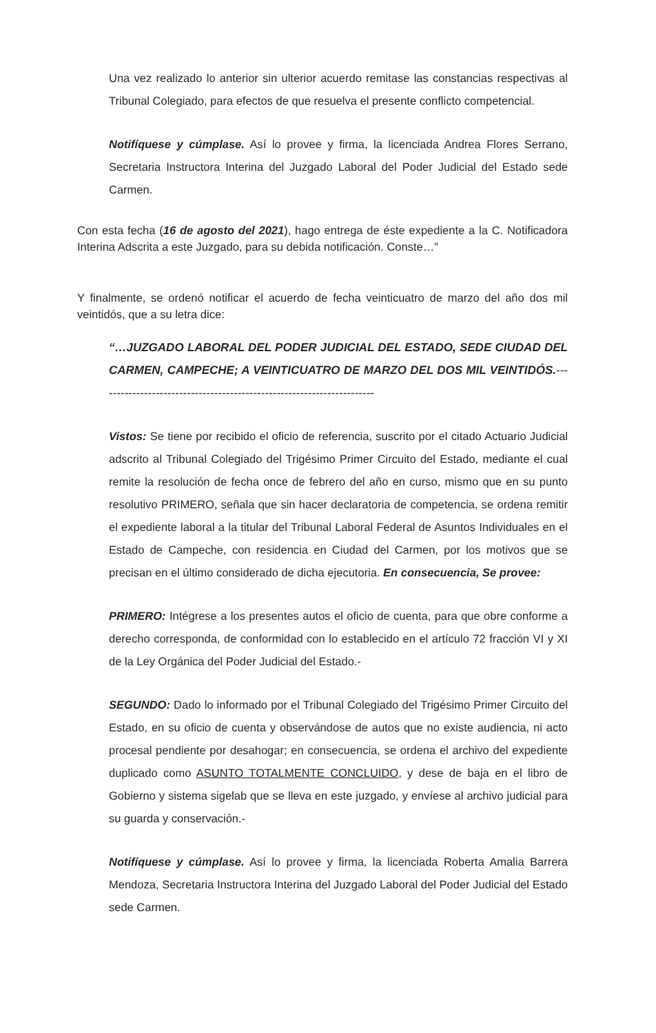Una vez realizado lo anterior sin ulterior acuerdo remitase las constancias respectivas al Tribunal Colegiado, para efectos de que resuelva el presente conflicto competencial.
Notifíquese y cúmplase. Así lo provee y firma, la licenciada Andrea Flores Serrano, Secretaria Instructora Interina del Juzgado Laboral del Poder Judicial del Estado sede Carmen.
Con esta fecha (16 de agosto del 2021), hago entrega de éste expediente a la C. Notificadora Interina Adscrita a este Juzgado, para su debida notificación. Conste…”
Y finalmente, se ordenó notificar el acuerdo de fecha veinticuatro de marzo del año dos mil veintidós, que a su letra dice:
“…JUZGADO LABORAL DEL PODER JUDICIAL DEL ESTADO, SEDE CIUDAD DEL CARMEN, CAMPECHE; A VEINTICUATRO DE MARZO DEL DOS MIL VEINTIDÓS.-----------------------------------------------------------------------
Vistos: Se tiene por recibido el oficio de referencia, suscrito por el citado Actuario Judicial adscrito al Tribunal Colegiado del Trigésimo Primer Circuito del Estado, mediante el cual remite la resolución de fecha once de febrero del año en curso, mismo que en su punto resolutivo PRIMERO, señala que sin hacer declaratoria de competencia, se ordena remitir el expediente laboral a la titular del Tribunal Laboral Federal de Asuntos Individuales en el Estado de Campeche, con residencia en Ciudad del Carmen, por los motivos que se precisan en el último considerado de dicha ejecutoria. En consecuencia, Se provee:
PRIMERO: Intégrese a los presentes autos el oficio de cuenta, para que obre conforme a derecho corresponda, de conformidad con lo establecido en el artículo 72 fracción VI y XI de la Ley Orgánica del Poder Judicial del Estado.-
SEGUNDO: Dado lo informado por el Tribunal Colegiado del Trigésimo Primer Circuito del Estado, en su oficio de cuenta y observándose de autos que no existe audiencia, ni acto procesal pendiente por desahogar; en consecuencia, se ordena el archivo del expediente duplicado como ASUNTO TOTALMENTE CONCLUIDO, y dese de baja en el libro de Gobierno y sistema sigelab que se lleva en este juzgado, y envíese al archivo judicial para su guarda y conservación.-
Notifíquese y cúmplase. Así lo provee y firma, la licenciada Roberta Amalia Barrera Mendoza, Secretaria Instructora Interina del Juzgado Laboral del Poder Judicial del Estado sede Carmen.